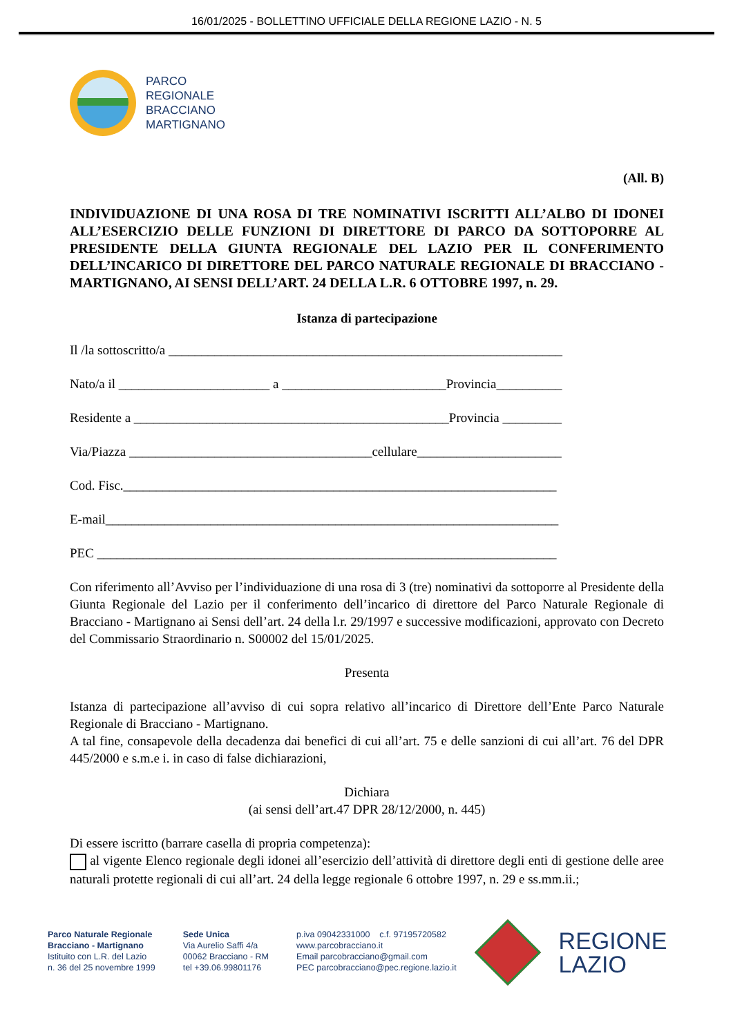16/01/2025 - BOLLETTINO UFFICIALE DELLA REGIONE LAZIO - N. 5
PARCO
REGIONALE
BRACCIANO
MARTIGNANO
(All. B)
INDIVIDUAZIONE DI UNA ROSA DI TRE NOMINATIVI ISCRITTI ALL’ALBO DI IDONEI ALL’ESERCIZIO DELLE FUNZIONI DI DIRETTORE DI PARCO DA SOTTOPORRE AL PRESIDENTE DELLA GIUNTA REGIONALE DEL LAZIO PER IL CONFERIMENTO DELL’INCARICO DI DIRETTORE DEL PARCO NATURALE REGIONALE DI BRACCIANO - MARTIGNANO, AI SENSI DELL’ART. 24 DELLA L.R. 6 OTTOBRE 1997, n. 29.
Istanza di partecipazione
Il /la sottoscritto/a ____________________________________________________________
Nato/a il _______________________ a _________________________Provincia__________
Residente a ________________________________________________Provincia _________
Via/Piazza _____________________________________cellulare______________________
Cod. Fisc.__________________________________________________________________
E-mail_____________________________________________________________________
PEC ______________________________________________________________________
Con riferimento all’Avviso per l’individuazione di una rosa di 3 (tre) nominativi da sottoporre al Presidente della Giunta Regionale del Lazio per il conferimento dell’incarico di direttore del Parco Naturale Regionale di Bracciano - Martignano ai Sensi dell’art. 24 della l.r. 29/1997 e successive modificazioni, approvato con Decreto del Commissario Straordinario n. S00002 del 15/01/2025.
Presenta
Istanza di partecipazione all’avviso di cui sopra relativo all’incarico di Direttore dell’Ente Parco Naturale Regionale di Bracciano - Martignano.
A tal fine, consapevole della decadenza dai benefici di cui all’art. 75 e delle sanzioni di cui all’art. 76 del DPR 445/2000 e s.m.e i. in caso di false dichiarazioni,
Dichiara
(ai sensi dell’art.47 DPR 28/12/2000, n. 445)
Di essere iscritto (barrare casella di propria competenza):
al vigente Elenco regionale degli idonei all’esercizio dell’attività di direttore degli enti di gestione delle aree naturali protette regionali di cui all’art. 24 della legge regionale 6 ottobre 1997, n. 29 e ss.mm.ii.;
Parco Naturale Regionale
Bracciano - Martignano
Istituito con L.R. del Lazio
n. 36 del 25 novembre 1999
Sede Unica
Via Aurelio Saffi 4/a
00062 Bracciano - RM
tel +39.06.99801176
p.iva 09042331000 c.f. 97195720582
www.parcobracciano.it
Email parcobracciano@gmail.com
PEC parcobracciano@pec.regione.lazio.it
REGIONE
LAZIO